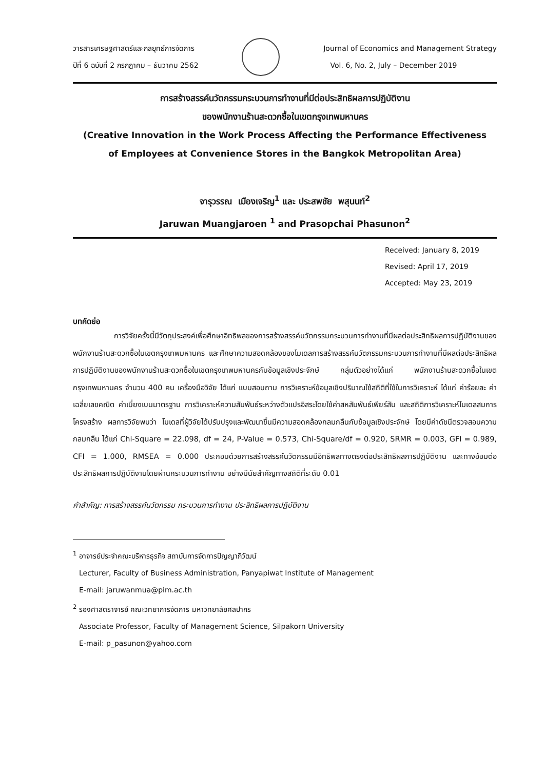วารสารเศรษฐศาสตร์และกลยุทธ์การจัดการ
ปีที่ 6 ฉบับที่ 2 กรกฎาคม – ธันวาคม 2562
Journal of Economics and Management Strategy
Vol. 6, No. 2, July – December 2019
การสร้างสรรค์นวัตกรรมกระบวนการทำงานที่มีต่อประสิทธิผลการปฏิบัติงาน
ของพนักงานร้านสะดวกซื้อในเขตกรุงเทพมหานคร
(Creative Innovation in the Work Process Affecting the Performance Effectiveness
of Employees at Convenience Stores in the Bangkok Metropolitan Area)
จารุวรรณ เมืองเจริญ<sup>1</sup> และ ประสพชัย พสุนนท์<sup>2</sup>
Jaruwan Muangjaroen <sup>1</sup> and Prasopchai Phasunon<sup>2</sup>
Received: January 8, 2019
Revised: April 17, 2019
Accepted: May 23, 2019
บทคัดย่อ
การวิจัยครั้งนี้มีวัตถุประสงค์เพื่อศึกษาอิทธิพลของการสร้างสรรค์นวัตกรรมกระบวนการทำงานที่มีผลต่อประสิทธิผลการปฏิบัติงานของพนักงานร้านสะดวกซื้อในเขตกรุงเทพมหานคร และศึกษาความสอดคล้องของโมเดลการสร้างสรรค์นวัตกรรมกระบวนการทำงานที่มีผลต่อประสิทธิผลการปฏิบัติงานของพนักงานร้านสะดวกซื้อในเขตกรุงเทพมหานครกับข้อมูลเชิงประจักษ์ กลุ่มตัวอย่างได้แก่ พนักงานร้านสะดวกซื้อในเขตกรุงเทพมหานคร จำนวน 400 คน เครื่องมือวิจัย ได้แก่ แบบสอบถาม การวิเคราะห์ข้อมูลเชิงปริมาณใช้สถิติที่ใช้ในการวิเคราะห์ ได้แก่ ค่าร้อยละ ค่าเฉลี่ยเลขคณิต ค่าเบี่ยงเบนมาตรฐาน การวิเคราะห์ความสัมพันธ์ระหว่างตัวแปรอิสระโดยใช้ค่าสหสัมพันธ์เพียร์สัน และสถิติการวิเคราะห์โมเดลสมการโครงสร้าง ผลการวิจัยพบว่า โมเดลที่ผู้วิจัยได้ปรับปรุงและพัฒนาขึ้นมีความสอดคล้องกลมกลืนกับข้อมูลเชิงประจักษ์ โดยมีค่าดัชนีตรวจสอบความกลมกลืน ได้แก่ Chi-Square = 22.098, df = 24, P-Value = 0.573, Chi-Square/df = 0.920, SRMR = 0.003, GFI = 0.989, CFI = 1.000, RMSEA = 0.000 ประกอบด้วยการสร้างสรรค์นวัตกรรมมีอิทธิพลทางตรงต่อประสิทธิผลการปฏิบัติงาน และทางอ้อมต่อประสิทธิผลการปฏิบัติงานโดยผ่านกระบวนการทำงาน อย่างมีนัยสำคัญทางสถิติที่ระดับ 0.01
คำสำคัญ: การสร้างสรรค์นวัตกรรม กระบวนการทำงาน ประสิทธิผลการปฏิบัติงาน
<sup>1</sup> อาจารย์ประจำคณะบริหารธุรกิจ สถาบันการจัดการปัญญาภิวัฒน์
Lecturer, Faculty of Business Administration, Panyapiwat Institute of Management
E-mail: jaruwanmua@pim.ac.th
<sup>2</sup> รองศาสตราจารย์ คณะวิทยาการจัดการ มหาวิทยาลัยศิลปากร
Associate Professor, Faculty of Management Science, Silpakorn University
E-mail: p_pasunon@yahoo.com